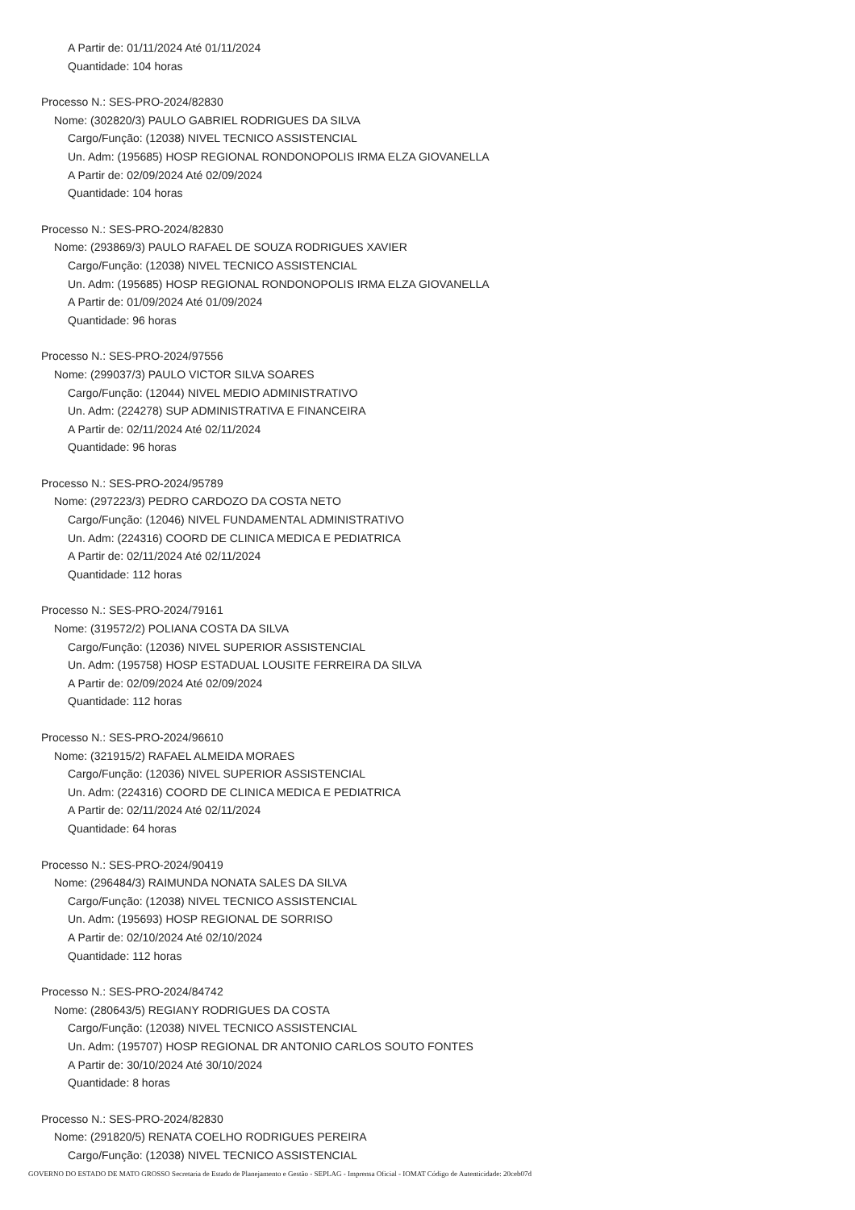A Partir de: 01/11/2024 Até 01/11/2024
Quantidade: 104 horas
Processo N.: SES-PRO-2024/82830
Nome: (302820/3) PAULO GABRIEL RODRIGUES DA SILVA
Cargo/Função: (12038) NIVEL TECNICO ASSISTENCIAL
Un. Adm: (195685) HOSP REGIONAL RONDONOPOLIS IRMA ELZA GIOVANELLA
A Partir de: 02/09/2024 Até 02/09/2024
Quantidade: 104 horas
Processo N.: SES-PRO-2024/82830
Nome: (293869/3) PAULO RAFAEL DE SOUZA RODRIGUES XAVIER
Cargo/Função: (12038) NIVEL TECNICO ASSISTENCIAL
Un. Adm: (195685) HOSP REGIONAL RONDONOPOLIS IRMA ELZA GIOVANELLA
A Partir de: 01/09/2024 Até 01/09/2024
Quantidade: 96 horas
Processo N.: SES-PRO-2024/97556
Nome: (299037/3) PAULO VICTOR SILVA SOARES
Cargo/Função: (12044) NIVEL MEDIO ADMINISTRATIVO
Un. Adm: (224278) SUP ADMINISTRATIVA E FINANCEIRA
A Partir de: 02/11/2024 Até 02/11/2024
Quantidade: 96 horas
Processo N.: SES-PRO-2024/95789
Nome: (297223/3) PEDRO CARDOZO DA COSTA NETO
Cargo/Função: (12046) NIVEL FUNDAMENTAL ADMINISTRATIVO
Un. Adm: (224316) COORD DE CLINICA MEDICA E PEDIATRICA
A Partir de: 02/11/2024 Até 02/11/2024
Quantidade: 112 horas
Processo N.: SES-PRO-2024/79161
Nome: (319572/2) POLIANA COSTA DA SILVA
Cargo/Função: (12036) NIVEL SUPERIOR ASSISTENCIAL
Un. Adm: (195758) HOSP ESTADUAL LOUSITE FERREIRA DA SILVA
A Partir de: 02/09/2024 Até 02/09/2024
Quantidade: 112 horas
Processo N.: SES-PRO-2024/96610
Nome: (321915/2) RAFAEL ALMEIDA MORAES
Cargo/Função: (12036) NIVEL SUPERIOR ASSISTENCIAL
Un. Adm: (224316) COORD DE CLINICA MEDICA E PEDIATRICA
A Partir de: 02/11/2024 Até 02/11/2024
Quantidade: 64 horas
Processo N.: SES-PRO-2024/90419
Nome: (296484/3) RAIMUNDA NONATA SALES DA SILVA
Cargo/Função: (12038) NIVEL TECNICO ASSISTENCIAL
Un. Adm: (195693) HOSP REGIONAL DE SORRISO
A Partir de: 02/10/2024 Até 02/10/2024
Quantidade: 112 horas
Processo N.: SES-PRO-2024/84742
Nome: (280643/5) REGIANY RODRIGUES DA COSTA
Cargo/Função: (12038) NIVEL TECNICO ASSISTENCIAL
Un. Adm: (195707) HOSP REGIONAL DR ANTONIO CARLOS SOUTO FONTES
A Partir de: 30/10/2024 Até 30/10/2024
Quantidade: 8 horas
Processo N.: SES-PRO-2024/82830
Nome: (291820/5) RENATA COELHO RODRIGUES PEREIRA
Cargo/Função: (12038) NIVEL TECNICO ASSISTENCIAL
GOVERNO DO ESTADO DE MATO GROSSO Secretaria de Estado de Planejamento e Gestão - SEPLAG - Imprensa Oficial - IOMAT Código de Autenticidade: 20ceb07d